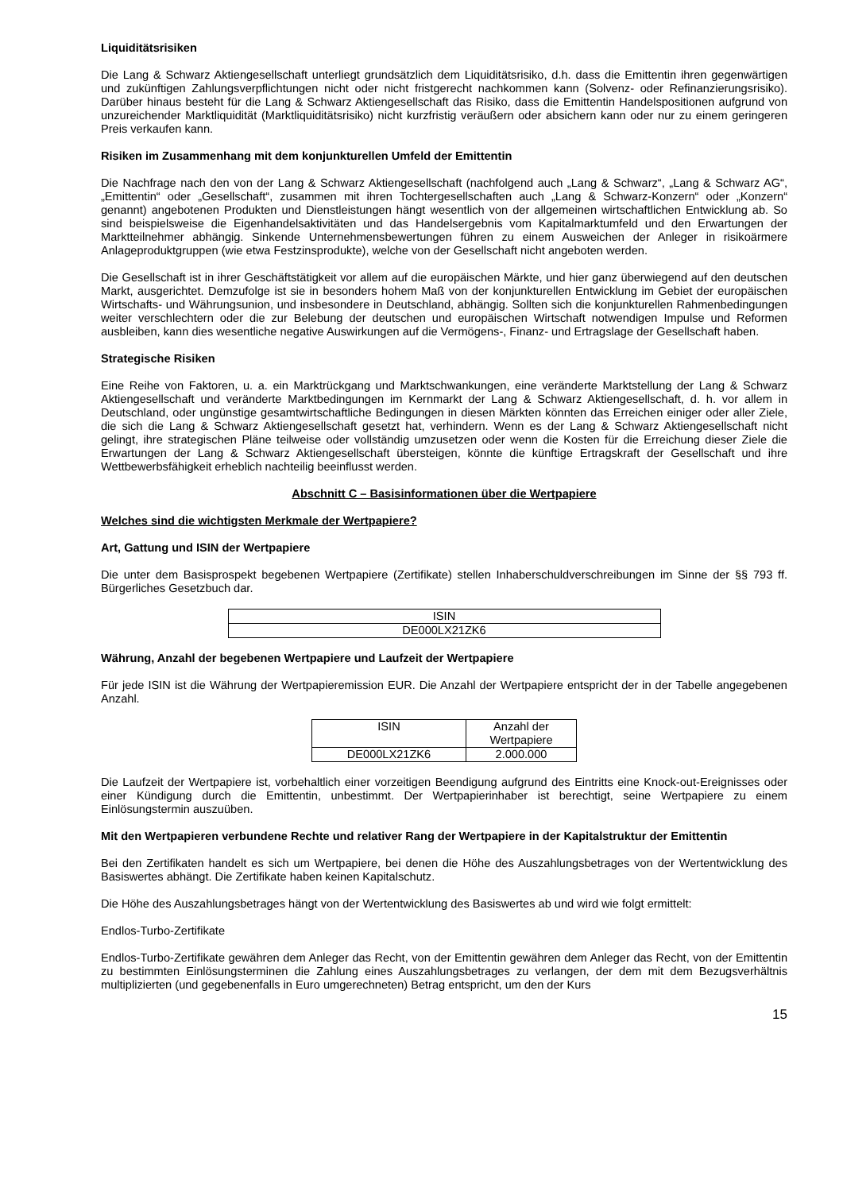Liquiditätsrisiken
Die Lang & Schwarz Aktiengesellschaft unterliegt grundsätzlich dem Liquiditätsrisiko, d.h. dass die Emittentin ihren gegenwärtigen und zukünftigen Zahlungsverpflichtungen nicht oder nicht fristgerecht nachkommen kann (Solvenz- oder Refinanzierungsrisiko). Darüber hinaus besteht für die Lang & Schwarz Aktiengesellschaft das Risiko, dass die Emittentin Handelspositionen aufgrund von unzureichender Marktliquidität (Marktliquiditätsrisiko) nicht kurzfristig veräußern oder absichern kann oder nur zu einem geringeren Preis verkaufen kann.
Risiken im Zusammenhang mit dem konjunkturellen Umfeld der Emittentin
Die Nachfrage nach den von der Lang & Schwarz Aktiengesellschaft (nachfolgend auch „Lang & Schwarz“, „Lang & Schwarz AG“, „Emittentin“ oder „Gesellschaft“, zusammen mit ihren Tochtergesellschaften auch „Lang & Schwarz-Konzern“ oder „Konzern“ genannt) angebotenen Produkten und Dienstleistungen hängt wesentlich von der allgemeinen wirtschaftlichen Entwicklung ab. So sind beispielsweise die Eigenhandelsaktivitäten und das Handelsergebnis vom Kapitalmarktumfeld und den Erwartungen der Marktteilnehmer abhängig. Sinkende Unternehmensbewertungen führen zu einem Ausweichen der Anleger in risikoärmere Anlageproduktgruppen (wie etwa Festzinsprodukte), welche von der Gesellschaft nicht angeboten werden.
Die Gesellschaft ist in ihrer Geschäftstätigkeit vor allem auf die europäischen Märkte, und hier ganz überwiegend auf den deutschen Markt, ausgerichtet. Demzufolge ist sie in besonders hohem Maß von der konjunkturellen Entwicklung im Gebiet der europäischen Wirtschafts- und Währungsunion, und insbesondere in Deutschland, abhängig. Sollten sich die konjunkturellen Rahmenbedingungen weiter verschlechtern oder die zur Belebung der deutschen und europäischen Wirtschaft notwendigen Impulse und Reformen ausbleiben, kann dies wesentliche negative Auswirkungen auf die Vermögens-, Finanz- und Ertragslage der Gesellschaft haben.
Strategische Risiken
Eine Reihe von Faktoren, u. a. ein Marktrückgang und Marktschwankungen, eine veränderte Marktstellung der Lang & Schwarz Aktiengesellschaft und veränderte Marktbedingungen im Kernmarkt der Lang & Schwarz Aktiengesellschaft, d. h. vor allem in Deutschland, oder ungünstige gesamtwirtschaftliche Bedingungen in diesen Märkten könnten das Erreichen einiger oder aller Ziele, die sich die Lang & Schwarz Aktiengesellschaft gesetzt hat, verhindern. Wenn es der Lang & Schwarz Aktiengesellschaft nicht gelingt, ihre strategischen Pläne teilweise oder vollständig umzusetzen oder wenn die Kosten für die Erreichung dieser Ziele die Erwartungen der Lang & Schwarz Aktiengesellschaft übersteigen, könnte die künftige Ertragskraft der Gesellschaft und ihre Wettbewerbsfähigkeit erheblich nachteilig beeinflusst werden.
Abschnitt C – Basisinformationen über die Wertpapiere
Welches sind die wichtigsten Merkmale der Wertpapiere?
Art, Gattung und ISIN der Wertpapiere
Die unter dem Basisprospekt begebenen Wertpapiere (Zertifikate) stellen Inhaberschuldverschreibungen im Sinne der §§ 793 ff. Bürgerliches Gesetzbuch dar.
| ISIN |
| DE000LX21ZK6 |
Währung, Anzahl der begebenen Wertpapiere und Laufzeit der Wertpapiere
Für jede ISIN ist die Währung der Wertpapieremission EUR. Die Anzahl der Wertpapiere entspricht der in der Tabelle angegebenen Anzahl.
| ISIN | Anzahl der Wertpapiere |
| DE000LX21ZK6 | 2.000.000 |
Die Laufzeit der Wertpapiere ist, vorbehaltlich einer vorzeitigen Beendigung aufgrund des Eintritts eine Knock-out-Ereignisses oder einer Kündigung durch die Emittentin, unbestimmt. Der Wertpapierinhaber ist berechtigt, seine Wertpapiere zu einem Einlösungstermin auszuüben.
Mit den Wertpapieren verbundene Rechte und relativer Rang der Wertpapiere in der Kapitalstruktur der Emittentin
Bei den Zertifikaten handelt es sich um Wertpapiere, bei denen die Höhe des Auszahlungsbetrages von der Wertentwicklung des Basiswertes abhängt. Die Zertifikate haben keinen Kapitalschutz.
Die Höhe des Auszahlungsbetrages hängt von der Wertentwicklung des Basiswertes ab und wird wie folgt ermittelt:
Endlos-Turbo-Zertifikate
Endlos-Turbo-Zertifikate gewähren dem Anleger das Recht, von der Emittentin gewähren dem Anleger das Recht, von der Emittentin zu bestimmten Einlösungsterminen die Zahlung eines Auszahlungsbetrages zu verlangen, der dem mit dem Bezugsverhältnis multiplizierten (und gegebenenfalls in Euro umgerechneten) Betrag entspricht, um den der Kurs
15